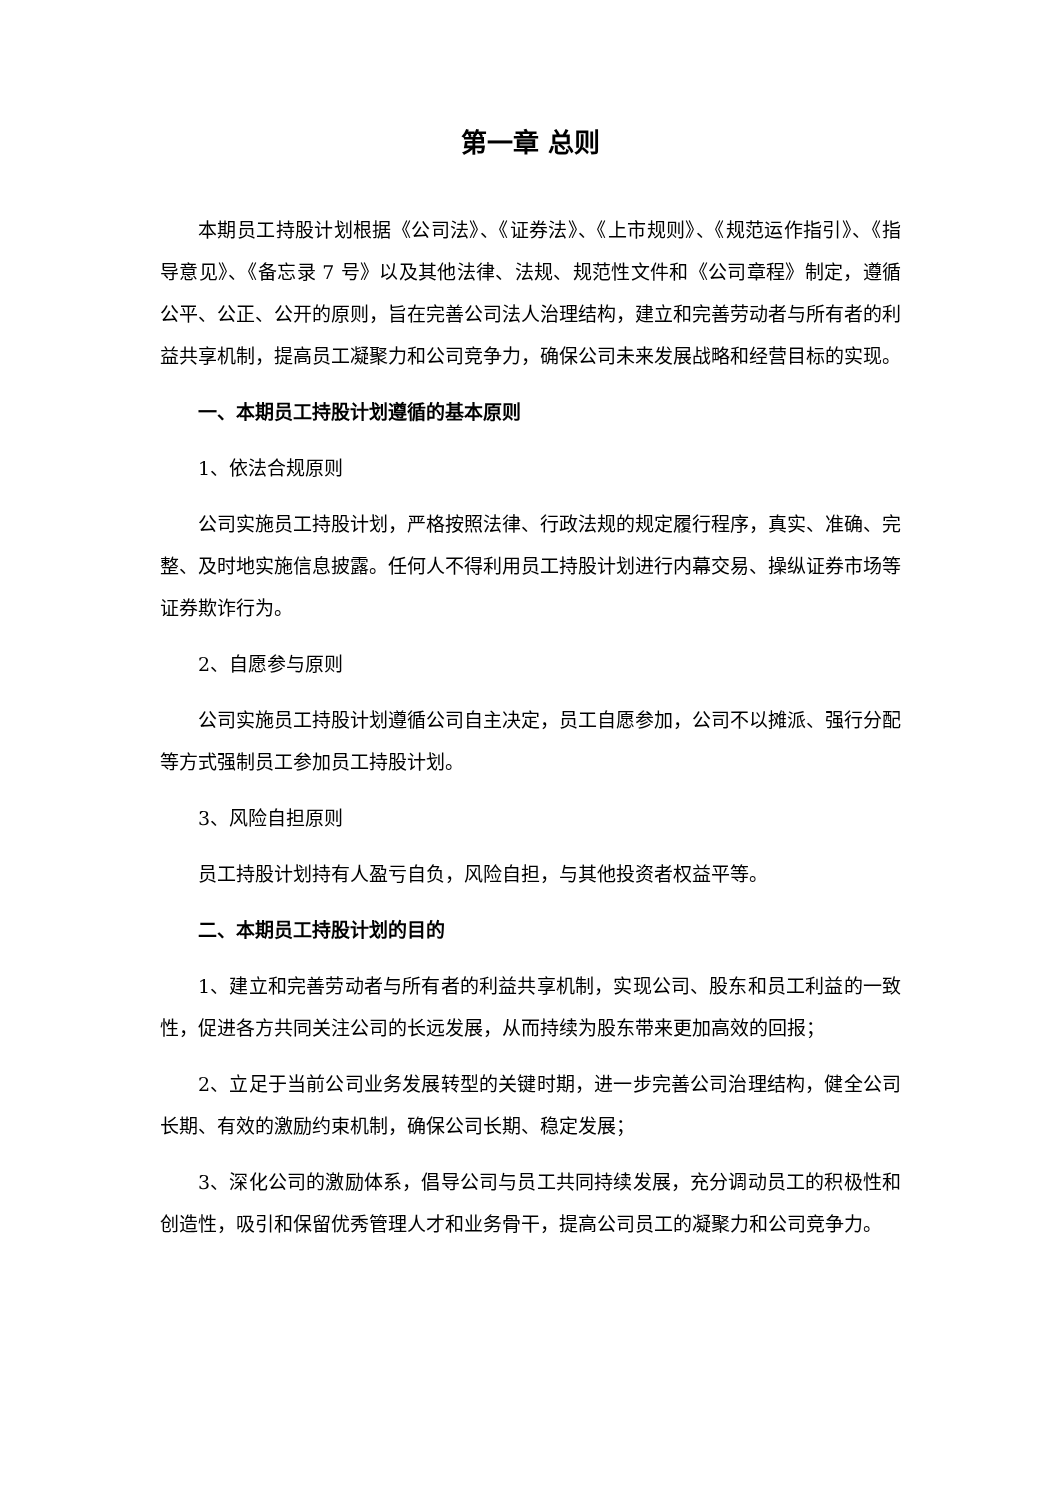第一章 总则
本期员工持股计划根据《公司法》、《证券法》、《上市规则》、《规范运作指引》、《指导意见》、《备忘录 7 号》以及其他法律、法规、规范性文件和《公司章程》制定，遵循公平、公正、公开的原则，旨在完善公司法人治理结构，建立和完善劳动者与所有者的利益共享机制，提高员工凝聚力和公司竞争力，确保公司未来发展战略和经营目标的实现。
一、本期员工持股计划遵循的基本原则
1、依法合规原则
公司实施员工持股计划，严格按照法律、行政法规的规定履行程序，真实、准确、完整、及时地实施信息披露。任何人不得利用员工持股计划进行内幕交易、操纵证券市场等证券欺诈行为。
2、自愿参与原则
公司实施员工持股计划遵循公司自主决定，员工自愿参加，公司不以摊派、强行分配等方式强制员工参加员工持股计划。
3、风险自担原则
员工持股计划持有人盈亏自负，风险自担，与其他投资者权益平等。
二、本期员工持股计划的目的
1、建立和完善劳动者与所有者的利益共享机制，实现公司、股东和员工利益的一致性，促进各方共同关注公司的长远发展，从而持续为股东带来更加高效的回报；
2、立足于当前公司业务发展转型的关键时期，进一步完善公司治理结构，健全公司长期、有效的激励约束机制，确保公司长期、稳定发展；
3、深化公司的激励体系，倡导公司与员工共同持续发展，充分调动员工的积极性和创造性，吸引和保留优秀管理人才和业务骨干，提高公司员工的凝聚力和公司竞争力。